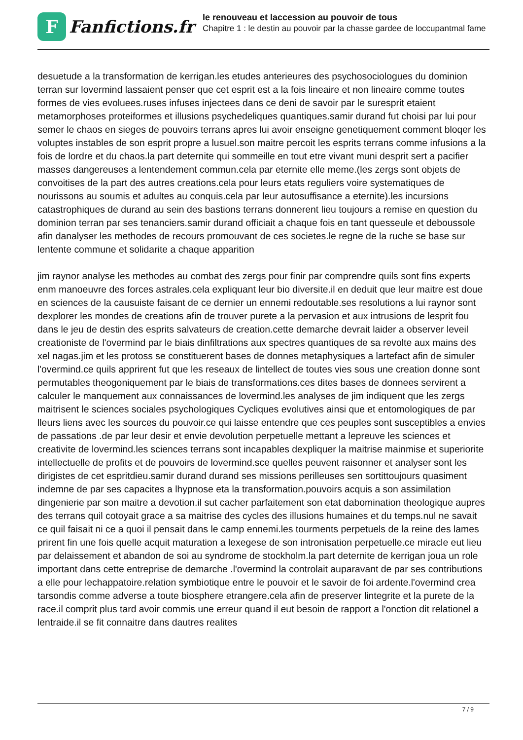F
Fanfictions.fr
le renouveau et laccession au pouvoir de tous
Chapitre 1 : le destin au pouvoir par la chasse gardee de loccupantmal fame
desuetude a la transformation de kerrigan.les etudes anterieures des psychosociologues du dominion terran sur lovermind lassaient penser que cet esprit est a la fois lineaire et non lineaire comme toutes formes de vies evoluees.ruses infuses injectees dans ce deni de savoir par le suresprit etaient metamorphoses proteiformes et illusions psychedeliques quantiques.samir durand fut choisi par lui pour semer le chaos en sieges de pouvoirs terrans apres lui avoir enseigne genetiquement comment bloqer les voluptes instables de son esprit propre a lusuel.son maitre percoit les esprits terrans comme infusions a la fois de lordre et du chaos.la part deternite qui sommeille en tout etre vivant muni desprit sert a pacifier masses dangereuses a lentendement commun.cela par eternite elle meme.(les zergs sont objets de convoitises de la part des autres creations.cela pour leurs etats reguliers voire systematiques de nourissons au soumis et adultes au conquis.cela par leur autosuffisance a eternite).les incursions catastrophiques de durand au sein des bastions terrans donnerent lieu toujours a remise en question du dominion terran par ses tenanciers.samir durand officiait a chaque fois en tant quesseule et deboussole afin danalyser les methodes de recours promouvant de ces societes.le regne de la ruche se base sur lentente commune et solidarite a chaque apparition
jim raynor analyse les methodes au combat des zergs pour finir par comprendre quils sont fins experts enm manoeuvre des forces astrales.cela expliquant leur bio diversite.il en deduit que leur maitre est doue en sciences de la causuiste faisant de ce dernier un ennemi redoutable.ses resolutions a lui raynor sont dexplorer les mondes de creations afin de trouver purete a la pervasion et aux intrusions de lesprit fou dans le jeu de destin des esprits salvateurs de creation.cette demarche devrait laider a observer leveil creationiste de l'overmind par le biais dinfiltrations aux spectres quantiques de sa revolte aux mains des xel nagas.jim et les protoss se constituerent bases de donnes metaphysiques a lartefact afin de simuler l'overmind.ce quils apprirent fut que les reseaux de lintellect de toutes vies sous une creation donne sont permutables theogoniquement par le biais de transformations.ces dites bases de donnees servirent a calculer le manquement aux connaissances de lovermind.les analyses de jim indiquent que les zergs maitrisent le sciences sociales psychologiques Cycliques evolutives ainsi que et entomologiques de par lleurs liens avec les sources du pouvoir.ce qui laisse entendre que ces peuples sont susceptibles a envies de passations .de par leur desir et envie devolution perpetuelle mettant a lepreuve les sciences et creativite de lovermind.les sciences terrans sont incapables dexpliquer la maitrise mainmise et superiorite intellectuelle de profits et de pouvoirs de lovermind.sce quelles peuvent raisonner et analyser sont les dirigistes de cet espritdieu.samir durand durand ses missions perilleuses sen sortittoujours quasiment indemne de par ses capacites a lhypnose eta la transformation.pouvoirs acquis a son assimilation dingenierie par son maitre a devotion.il sut cacher parfaitement son etat dabomination theologique aupres des terrans quil cotoyait grace a sa maitrise des cycles des illusions humaines et du temps.nul ne savait ce quil faisait ni ce a quoi il pensait dans le camp ennemi.les tourments perpetuels de la reine des lames prirent fin une fois quelle acquit maturation a lexegese de son intronisation perpetuelle.ce miracle eut lieu par delaissement et abandon de soi au syndrome de stockholm.la part deternite de kerrigan joua un role important dans cette entreprise de demarche .l'overmind la controlait auparavant de par ses contributions a elle pour lechappatoire.relation symbiotique entre le pouvoir et le savoir de foi ardente.l'overmind crea tarsondis comme adverse a toute biosphere etrangere.cela afin de preserver lintegrite et la purete de la race.il comprit plus tard avoir commis une erreur quand il eut besoin de rapport a l'onction dit relationel a lentraide.il se fit connaitre dans dautres realites
7 / 9